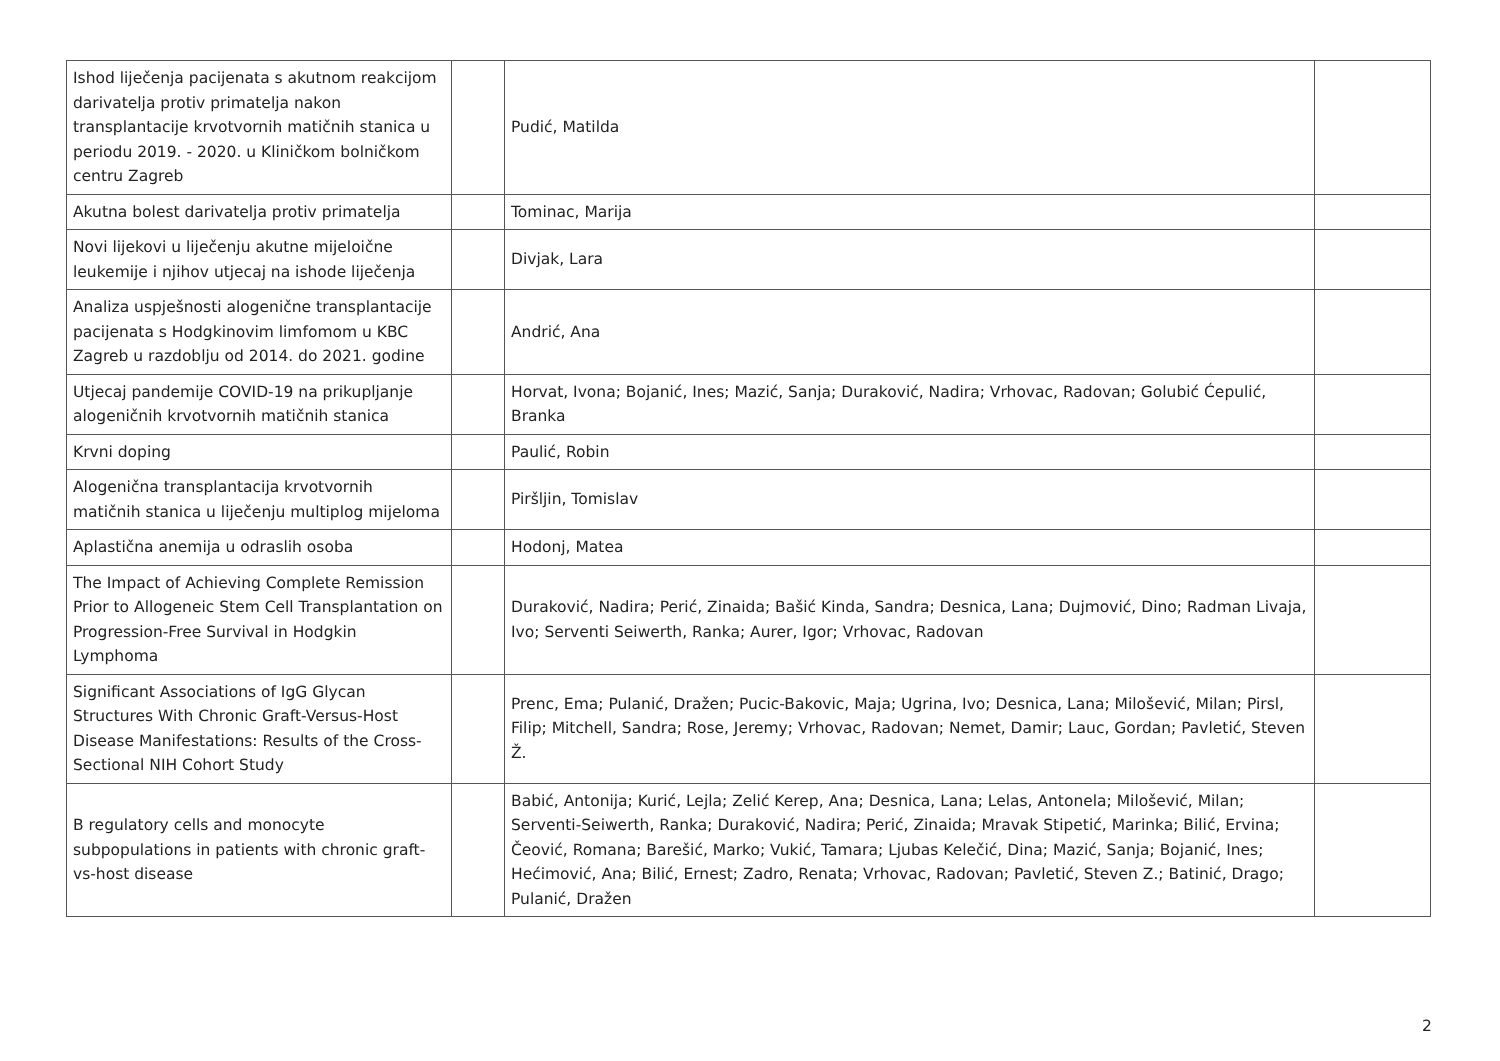| Ishod liječenja pacijenata s akutnom reakcijom darivatelja protiv primatelja nakon transplantacije krvotvornih matičnih stanica u periodu 2019. - 2020. u Kliničkom bolničkom centru Zagreb | | Pudić, Matilda | |
| Akutna bolest darivatelja protiv primatelja | | Tominac, Marija | |
| Novi lijekovi u liječenju akutne mijeloične leukemije i njihov utjecaj na ishode liječenja | | Divjak, Lara | |
| Analiza uspješnosti alogenične transplantacije pacijenata s Hodgkinovim limfomom u KBC Zagreb u razdoblju od 2014. do 2021. godine | | Andrić, Ana | |
| Utjecaj pandemije COVID-19 na prikupljanje alogeničnih krvotvornih matičnih stanica | | Horvat, Ivona; Bojanić, Ines; Mazić, Sanja; Duraković, Nadira; Vrhovac, Radovan; Golubić Ćepulić, Branka | |
| Krvni doping | | Paulić, Robin | |
| Alogenična transplantacija krvotvornih matičnih stanica u liječenju multiplog mijeloma | | Piršljin, Tomislav | |
| Aplastična anemija u odraslih osoba | | Hodonj, Matea | |
| The Impact of Achieving Complete Remission Prior to Allogeneic Stem Cell Transplantation on Progression-Free Survival in Hodgkin Lymphoma | | Duraković, Nadira; Perić, Zinaida; Bašić Kinda, Sandra; Desnica, Lana; Dujmović, Dino; Radman Livaja, Ivo; Serventi Seiwerth, Ranka; Aurer, Igor; Vrhovac, Radovan | |
| Significant Associations of IgG Glycan Structures With Chronic Graft-Versus-Host Disease Manifestations: Results of the Cross-Sectional NIH Cohort Study | | Prenc, Ema; Pulanić, Dražen; Pucic-Bakovic, Maja; Ugrina, Ivo; Desnica, Lana; Milošević, Milan; Pirsl, Filip; Mitchell, Sandra; Rose, Jeremy; Vrhovac, Radovan; Nemet, Damir; Lauc, Gordan; Pavletić, Steven Ž. | |
| B regulatory cells and monocyte subpopulations in patients with chronic graft-vs-host disease | | Babić, Antonija; Kurić, Lejla; Zelić Kerep, Ana; Desnica, Lana; Lelas, Antonela; Milošević, Milan; Serventi-Seiwerth, Ranka; Duraković, Nadira; Perić, Zinaida; Mravak Stipetić, Marinka; Bilić, Ervina; Čeović, Romana; Barešić, Marko; Vukić, Tamara; Ljubas Kelečić, Dina; Mazić, Sanja; Bojanić, Ines; Hećimović, Ana; Bilić, Ernest; Zadro, Renata; Vrhovac, Radovan; Pavletić, Steven Z.; Batinić, Drago; Pulanić, Dražen | |
2